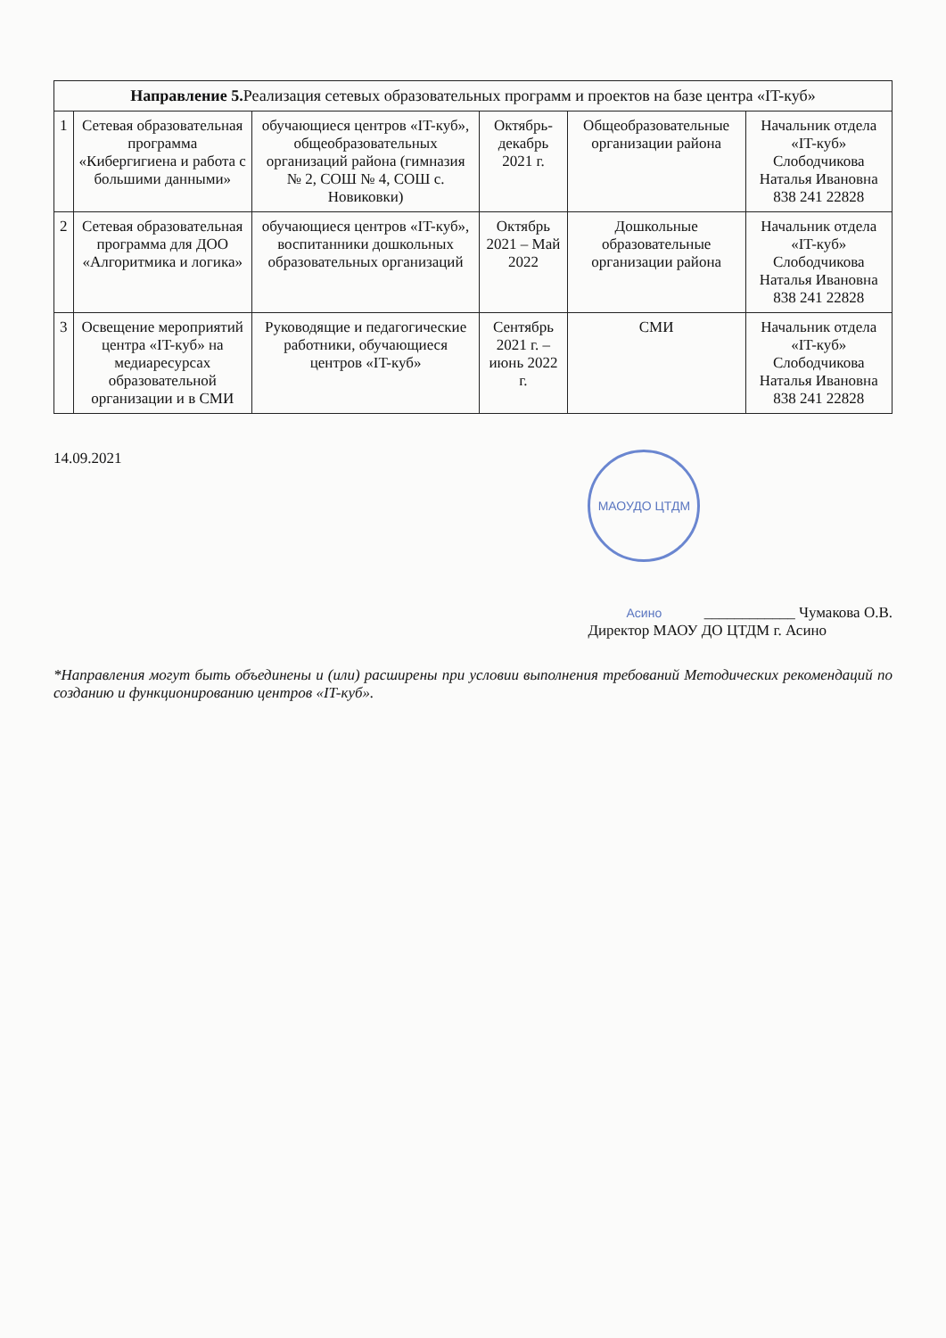| Направление 5. Реализация сетевых образовательных программ и проектов на базе центра «IT-куб» | | | | | |
| --- | --- | --- | --- | --- | --- |
| 1 | Сетевая образовательная программа «Кибергигиена и работа с большими данными» | обучающиеся центров «IT-куб», общеобразовательных организаций района (гимназия № 2, СОШ № 4, СОШ с. Новиковки) | Октябрь- декабрь 2021 г. | Общеобразовательные организации района | Начальник отдела «IT-куб» Слободчикова Наталья Ивановна 838 241 22828 |
| 2 | Сетевая образовательная программа для ДОО «Алгоритмика и логика» | обучающиеся центров «IT-куб», воспитанники дошкольных образовательных организаций | Октябрь 2021 – Май 2022 | Дошкольные образовательные организации района | Начальник отдела «IT-куб» Слободчикова Наталья Ивановна 838 241 22828 |
| 3 | Освещение мероприятий центра «IT-куб» на медиаресурсах образовательной организации и в СМИ | Руководящие и педагогические работники, обучающиеся центров «IT-куб» | Сентябрь 2021 г. – июнь 2022 г. | СМИ | Начальник отдела «IT-куб» Слободчикова Наталья Ивановна 838 241 22828 |
14.09.2021
МАОУДО ЦТДМ Асино ____________ Чумакова О.В.
Директор МАОУ ДО ЦТДМ г. Асино
*Направления могут быть объединены и (или) расширены при условии выполнения требований Методических рекомендаций по созданию и функционированию центров «IT-куб».